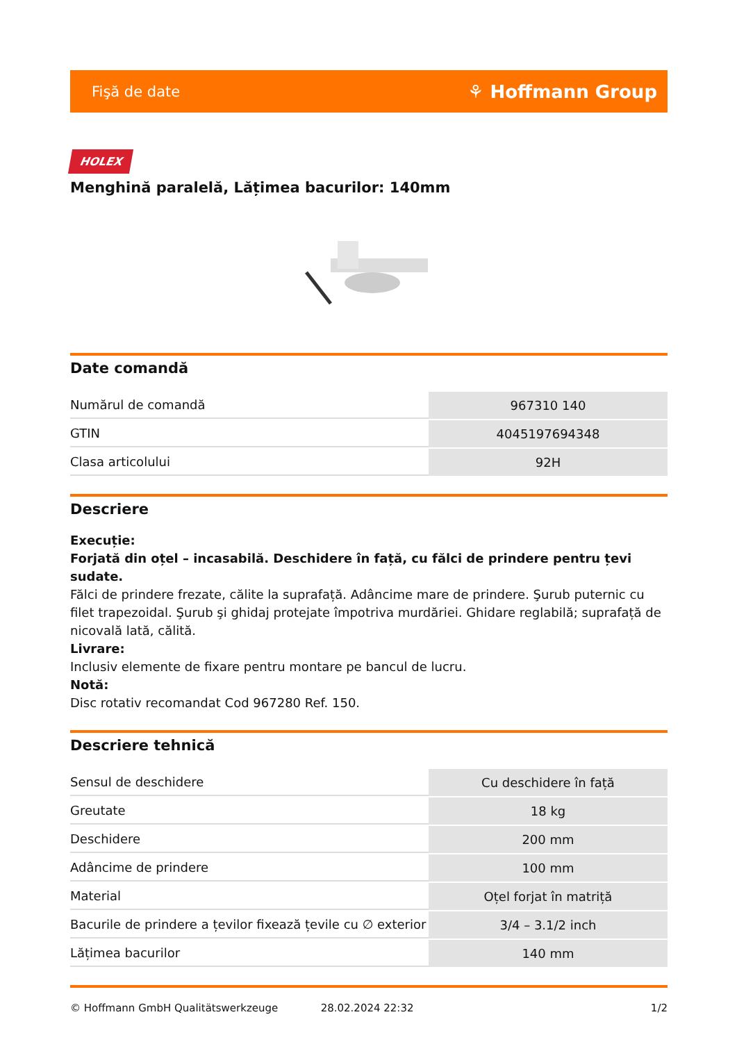Fişă de date ⚘ Hoffmann Group
HOLEX
Menghină paralelă, Lățimea bacurilor: 140mm
Date comandă
| Numărul de comandă | 967310 140 |
| GTIN | 4045197694348 |
| Clasa articolului | 92H |
Descriere
Execuție:
Forjată din oțel – incasabilă. Deschidere în față, cu fălci de prindere pentru țevi sudate.
Fălci de prindere frezate, călite la suprafață. Adâncime mare de prindere. Şurub puternic cu filet trapezoidal. Şurub şi ghidaj protejate împotriva murdăriei. Ghidare reglabilă; suprafață de nicovală lată, călită.
Livrare:
Inclusiv elemente de fixare pentru montare pe bancul de lucru.
Notă:
Disc rotativ recomandat Cod 967280 Ref. 150.
Descriere tehnică
| Sensul de deschidere | Cu deschidere în față |
| Greutate | 18 kg |
| Deschidere | 200 mm |
| Adâncime de prindere | 100 mm |
| Material | Oțel forjat în matriță |
| Bacurile de prindere a țevilor fixează țevile cu ∅ exterior | 3/4 – 3.1/2 inch |
| Lățimea bacurilor | 140 mm |
© Hoffmann GmbH Qualitätswerkzeuge 28.02.2024 22:32 1/2